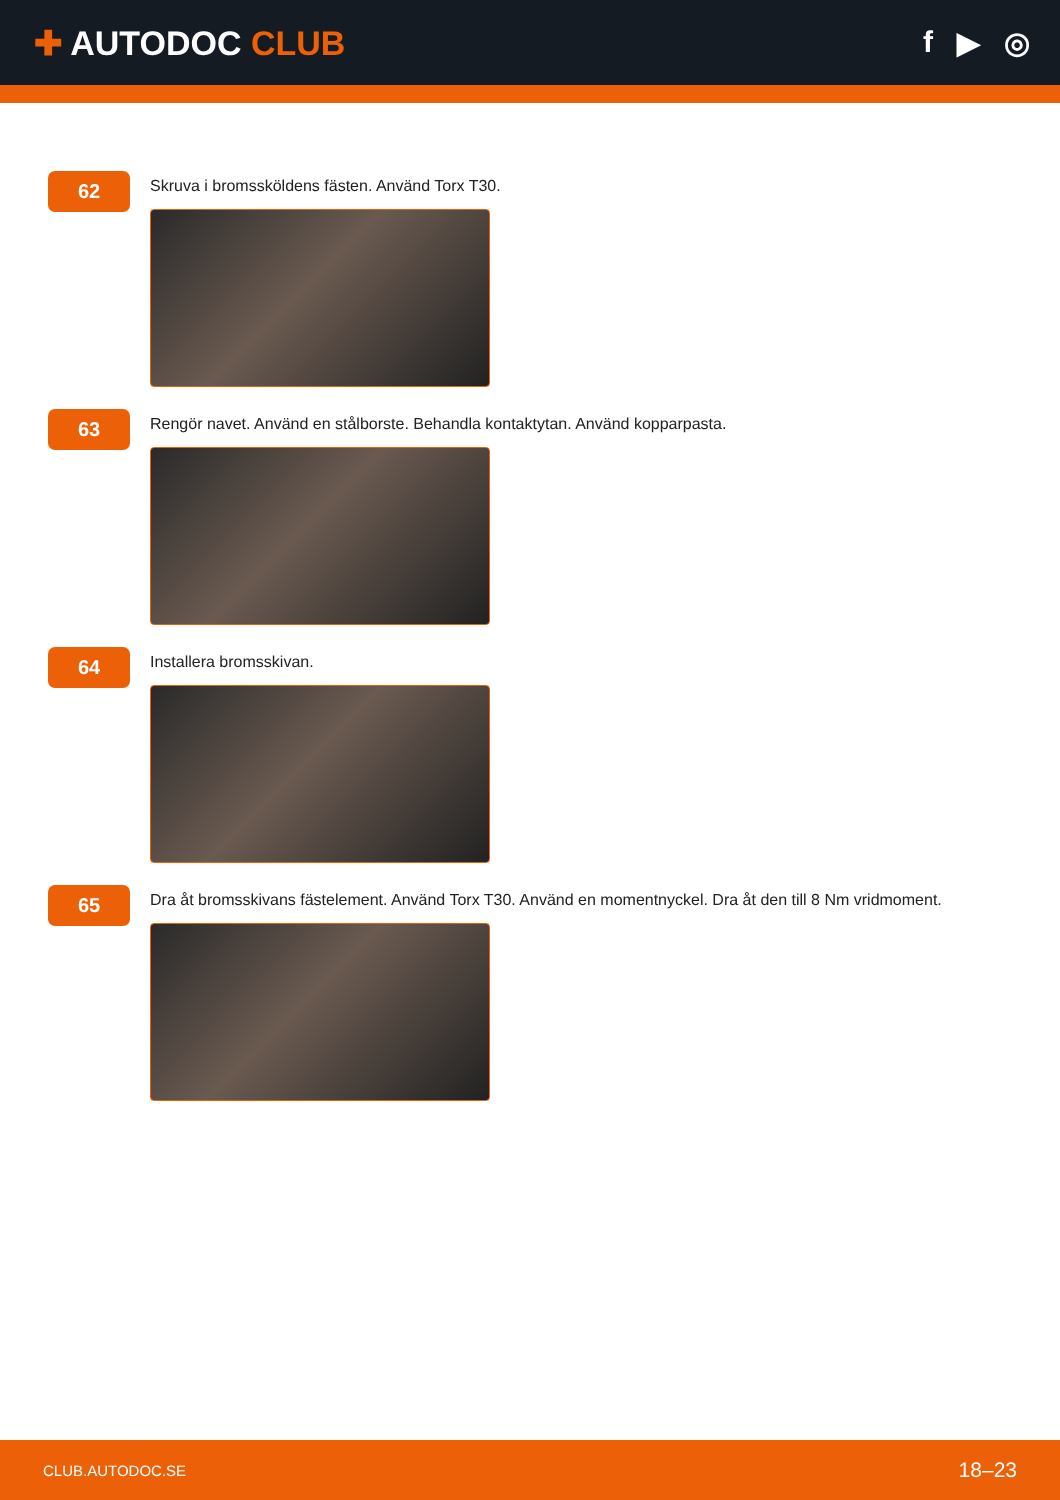✚ AUTODOC CLUB f ▶ ◎
62
Skruva i bromssköldens fästen. Använd Torx T30.
63
Rengör navet. Använd en stålborste. Behandla kontaktytan. Använd kopparpasta.
64
Installera bromsskivan.
65
Dra åt bromsskivans fästelement. Använd Torx T30. Använd en momentnyckel. Dra åt den till 8 Nm vridmoment.
CLUB.AUTODOC.SE 18–23